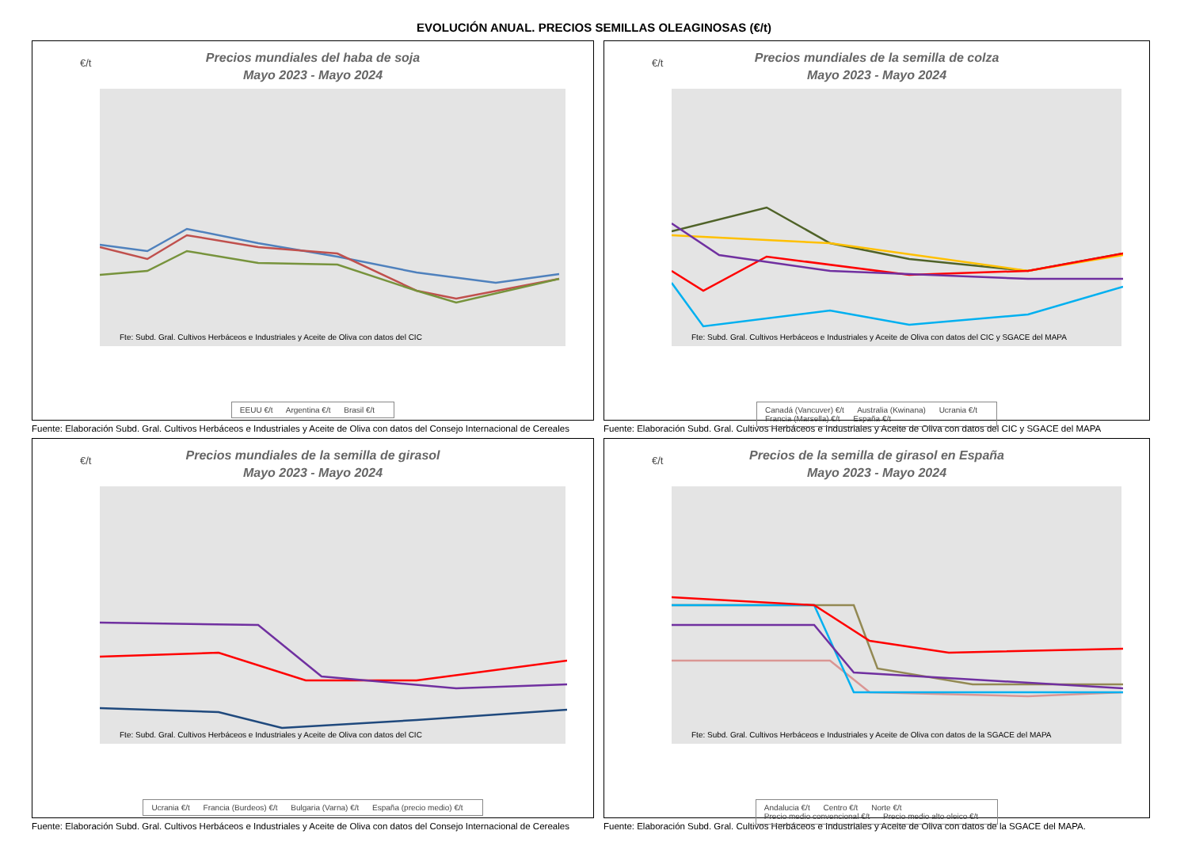EVOLUCIÓN ANUAL. PRECIOS SEMILLAS OLEAGINOSAS (€/t)
€/t
Precios mundiales del haba de soja
Mayo 2023 - Mayo 2024
Fte: Subd. Gral. Cultivos Herbáceos e Industriales y Aceite de Oliva con datos del CIC
EEUU €/t Argentina €/t Brasil €/t
Fuente: Elaboración Subd. Gral. Cultivos Herbáceos e Industriales y Aceite de Oliva con datos del Consejo Internacional de Cereales
€/t
Precios mundiales de la semilla de colza
Mayo 2023 - Mayo 2024
Fte: Subd. Gral. Cultivos Herbáceos e Industriales y Aceite de Oliva con datos del CIC y SGACE del MAPA
Canadá (Vancuver) €/t Australia (Kwinana) Ucrania €/t
Francia (Marsella) €/t España €/t
Fuente: Elaboración Subd. Gral. Cultivos Herbáceos e Industriales y Aceite de Oliva con datos del CIC y SGACE del MAPA
€/t
Precios mundiales de la semilla de girasol
Mayo 2023 - Mayo 2024
Fte: Subd. Gral. Cultivos Herbáceos e Industriales y Aceite de Oliva con datos del CIC
Ucrania €/t Francia (Burdeos) €/t Bulgaria (Varna) €/t España (precio medio) €/t
Fuente: Elaboración Subd. Gral. Cultivos Herbáceos e Industriales y Aceite de Oliva con datos del Consejo Internacional de Cereales
€/t
Precios de la semilla de girasol en España
Mayo 2023 - Mayo 2024
Fte: Subd. Gral. Cultivos Herbáceos e Industriales y Aceite de Oliva con datos de la SGACE del MAPA
Andalucia €/t Centro €/t Norte €/t
Precio medio convencional €/t Precio medio alto oleico €/t
Fuente: Elaboración Subd. Gral. Cultivos Herbáceos e Industriales y Aceite de Oliva con datos de la SGACE del MAPA.